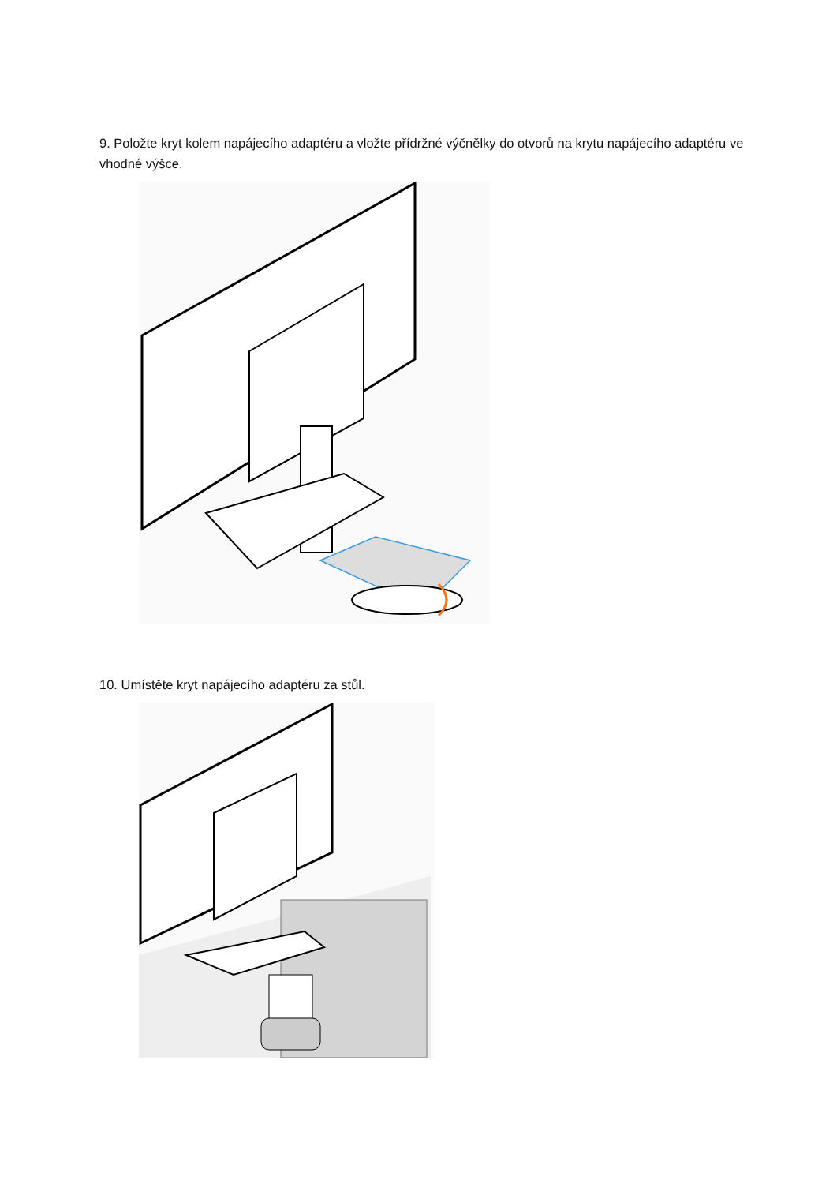9. Položte kryt kolem napájecího adaptéru a vložte přídržné výčnělky do otvorů na krytu napájecího adaptéru ve vhodné výšce.
10. Umístěte kryt napájecího adaptéru za stůl.